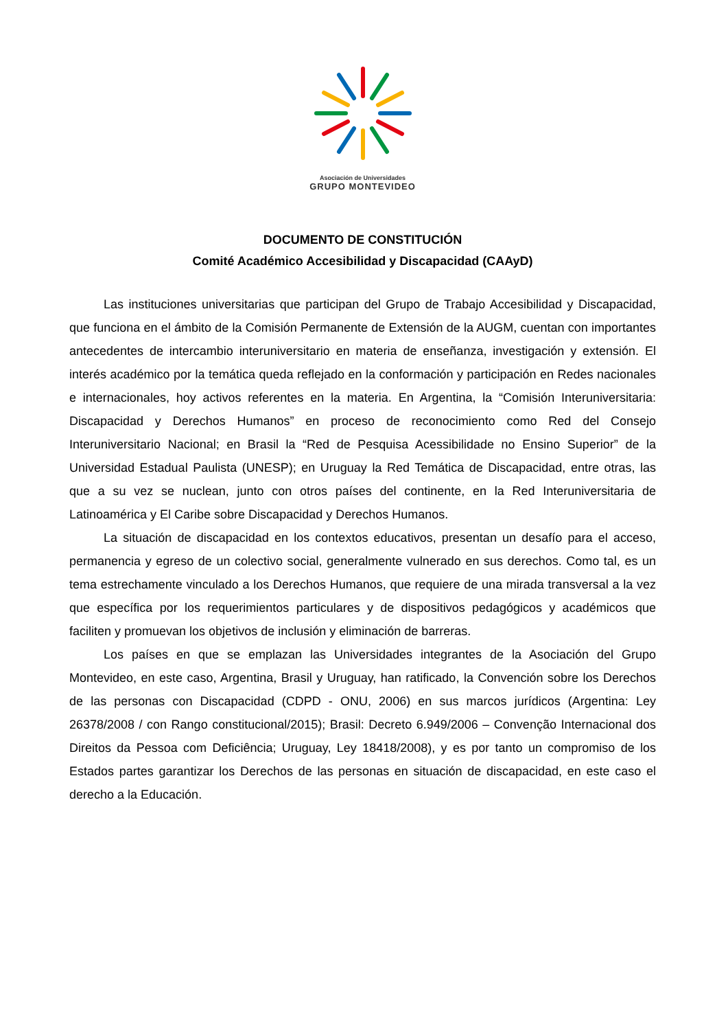Asociación de Universidades
GRUPO MONTEVIDEO
DOCUMENTO DE CONSTITUCIÓN
Comité Académico Accesibilidad y Discapacidad (CAAyD)
Las instituciones universitarias que participan del Grupo de Trabajo Accesibilidad y Discapacidad, que funciona en el ámbito de la Comisión Permanente de Extensión de la AUGM, cuentan con importantes antecedentes de intercambio interuniversitario en materia de enseñanza, investigación y extensión. El interés académico por la temática queda reflejado en la conformación y participación en Redes nacionales e internacionales, hoy activos referentes en la materia. En Argentina, la “Comisión Interuniversitaria: Discapacidad y Derechos Humanos” en proceso de reconocimiento como Red del Consejo Interuniversitario Nacional; en Brasil la “Red de Pesquisa Acessibilidade no Ensino Superior” de la Universidad Estadual Paulista (UNESP); en Uruguay la Red Temática de Discapacidad, entre otras, las que a su vez se nuclean, junto con otros países del continente, en la Red Interuniversitaria de Latinoamérica y El Caribe sobre Discapacidad y Derechos Humanos.
La situación de discapacidad en los contextos educativos, presentan un desafío para el acceso, permanencia y egreso de un colectivo social, generalmente vulnerado en sus derechos. Como tal, es un tema estrechamente vinculado a los Derechos Humanos, que requiere de una mirada transversal a la vez que específica por los requerimientos particulares y de dispositivos pedagógicos y académicos que faciliten y promuevan los objetivos de inclusión y eliminación de barreras.
Los países en que se emplazan las Universidades integrantes de la Asociación del Grupo Montevideo, en este caso, Argentina, Brasil y Uruguay, han ratificado, la Convención sobre los Derechos de las personas con Discapacidad (CDPD - ONU, 2006) en sus marcos jurídicos (Argentina: Ley 26378/2008 / con Rango constitucional/2015); Brasil: Decreto 6.949/2006 – Convenção Internacional dos Direitos da Pessoa com Deficiência; Uruguay, Ley 18418/2008), y es por tanto un compromiso de los Estados partes garantizar los Derechos de las personas en situación de discapacidad, en este caso el derecho a la Educación.